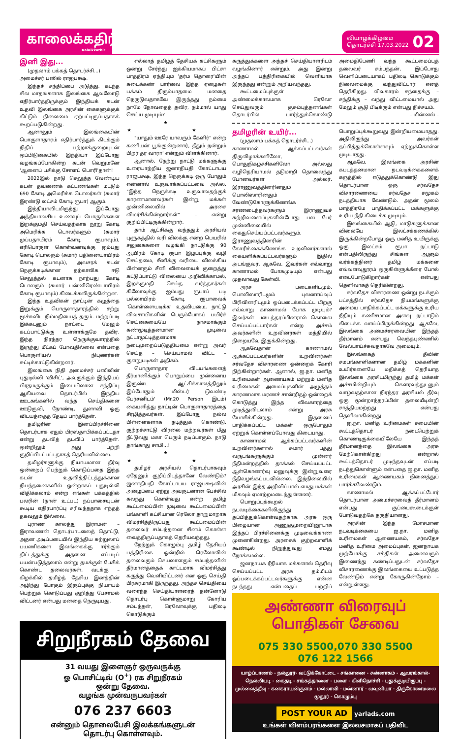காலைக்கதிர்
Kalaikkathir
வியாழக்கிழமை
தொடர்ச்சி 17.03.2022
02
இனி இது...
(முதலாம் பக்கத் தொடர்ச்சி...)
அமைச்சர் பஸில் ராஜபக்ஷ.
இந்தச் சந்திப்பை அடுத்து, கடந்த சில மாதங்களாக இலங்கை ஆவலோடு எதிர்பார்த்திருக்கும் இந்தியக் கடன் உதவி இலங்கை அரசின் கைகளுக்குக் கிட்டும் நிலைமை ஏற்பட்டிருப்பதாகக் கூறப்படுகின்றது.
ஆனாலும் இலங்கையின் பொருளாதாரம் எதிர்பார்த்துக் கிடக்கும் நிதிப் பற்றாக்குறையுடன் ஒப்பிடுகையில் இந்தியா இப்போது வழங்கப்போகின்ற கடன் வெறுமனே 'ஆனைப் பசிக்கு சோளப் பொரி'தான்!
2022இல் நாடு செலுத்த வேண்டிய கடன் தவணைக் கட்டணங்கள் மட்டும் 690 கோடி அமெரிக்க டொலர்கள் (சுமார் இரண்டு லட்சம் கோடி ரூபா) ஆகும்.
இந்தியாவிடமிருந்து இப்போது அத்தியாவசிய உணவுப் பொருள்களை இறக்குமதி செய்வதற்காக நூறு கோடி அமெரிக்க டொலர்களும் (சுமார் முப்பதாயிரம் கோடி ரூபாவும்), எரிபொருள் கொள்வனவுக்கு ஐம்பது கோடி டொலரும் (சுமார் பதினையாயிரம் கோடி ரூபாவும்), அவசரக் கடன் நெருக்கடிக்கான தற்காலிக ஈடு செலுத்தல் கடனாக நாற்பது கோடி டொலரும் (சுமார் பன்னிரெண்டாயிரம் கோடி ரூபாவும்) கிடைக்கவிருக்கின்றன.
இந்த உதவிகள் நாட்டின் கழுத்தை இறுக்கும் பொருளாதாரத்தில் சற்று மூச்சுவிட நிம்மதியைத் தரும். மற்றப்படி இக்கடனும் நாட்டை மேலும் கடப்பாட்டுக்கு உள்ளாக்குமே தவிர, இந்த நிரந்தர நெருக்குவாரத்தில் இருந்து மீட்கப் போவதில்லை என்பதை பொருளியல் நிபுணர்கள் சுட்டிக்காட்டுகின்றனர்.
இலங்கை நிதி அமைச்சர் பஸிலின் புதுடில்லி 'விசிட்', அவருக்கும் இந்தியப் பிரதமருக்கும் இடையிலான சந்திப்பு ஆகியவை தொடர்பில் இந்திய ஊடகங்களில் வந்த செய்திகளை ஊடுருவி, நோண்டி, துளாவி ஒரு விடயத்தைத் தேடிப் பார்த்தேன்.
தமிழரின் இனப்பிரச்சினை தொடர்பாக ஏதும் பிரஸ்தாபிக்கப்பட்டதா என்று தடவித் தடவிப் பார்த்தேன். ஒன்றிலும் அது பற்றி குறிப்பிடப்பட்டதாகத் தெரியவில்லை.
தமிழர்களுக்கு நியாயமான தீர்வு ஒன்றைப் பெற்றுக் கொடுப்பதை இந்த கடன் உதவித்திட்டத்துக்கான நிபந்தனைகளில் ஒன்றாகப் புதுடில்லி விதிக்கலாம் என்ற எங்கள் பக்கத்தில் பலரின் (நான் உட்பட) நப்பாசையுடன் கூடிய எதிர்பார்ப்பு சரிவந்ததாக எந்தத் தகவலும் இல்லை.
புராண காலத்து இராமன் – இராவணன் தொடர்பாடலைத் தொட்டு, அதன அடிப்படையில் இந்திய சுற்றுலாப் பயணிகளை இலங்கைக்கு ஈர்க்கும் திட்டத்துக்கு அதனை எப்படிப் பயன்படுத்தலாம் என்று தமக்குள் பேசிக் கொண்ட தலைவர்கள், வடக்கு – கிழக்கில் தமிழ்த் தேசிய இனத்தின் அழிந்து போகும் இருப்புக்கு நியாயம் பெற்றுக் கொடுப்பது குறித்து பேசாமல் விட்டனர் என்பது மனதை நெருடியது.
எல்லாத் தமிழ்த் தேசியக் கட்சிகளும் ஒன்று சேர்ந்து ஐக்கியமாகப் பிட்சா பாத்திரம் ஏந்தியும் 'தர்ம தொரை'யின் கடைக்கண் பார்வை இந்த ஏழைகள் பக்கம் திரும்பாதமை மனதை நெருடுவதாகவே இருந்தது. நம்மை நாமே நோவதைத் தவிர, நம்மால் யாது செய்ய முடியும்?
★ ★ ★
"யாதும் ஊரே யாவரும் கேளிர்" என்ற கணியன் பூங்குன்றனார், தீதும் நன்றும் பிறர் தர வாரா' என்றும் விளக்கினார்.
ஆனால், நேற்று நாட்டு மக்களுக்கு உரையாற்றிய ஜனாதிபதி கோட்டாபய ராஜபக்ஷ, இந்த நெருக்கடி ஒரு போதும் என்னால் உருவாக்கப்பட்டவை அல்ல. "இந்த நெருக்கடி உருவாவதற்குக் காரணமானவர்கள் இன்று மக்கள் முன்னிலையில் அரசை விமர்சிக்கின்றார்கள்" – என்று குறிப்பிட்டிருக்கின்றார்.
தாம் ஆட்சிக்கு வந்ததும் அரசியல் புளுகத்தில் வரி விலக்கு என்ற பெயரில் சலுகைகளை வழங்கி நாட்டுக்கு 90 ஆயிரம் கோடி ரூபா இழப்புக்கு வழி செய்தமை, சீனிக்கு வரியை விலக்கிய பின்னரும் சீனி விலையைக் குறைத்து கட்டுப்பாட்டு விலையை அறிவிக்காமல், இறக்குமதி செய்த வர்த்தகர்கள் கிலோவுக்கு ஐம்பது ரூபாப் படி பல்லாயிரம் கோடி ரூபாவைக் 'கொள்ளையடிக்க' உதவியமை, நாட்டு விவசாயிகளின் பெரும்போகப் பயிர்ச் செய்கையையே நாசமாக்கும் கண்மூடித்தனமான முடிவை நட்டாமுட்டித்தனமாக நடைமுறைப்படுத்தியமை என்று அவர் செய்த – செய்யாமல் விட்ட – குளறுபடிகள் அதிகம்.
பொருளாதார விடயங்களைத் தீர்மானிக்கும் பொறுப்பை முன்னைய இருண்ட ஆட்சிக்காலத்திலும் இப்போதும் 'மிஸ்டர் டுவண்டி பேர்சனிடம்' (Mr.20 Person இடம்) கையளித்து நாட்டின் பொருளாதாரத்தை சீரழித்தவர்கள், இப்போது நல்ல பிள்ளைகளாக நடித்துக் கொண்டு, குற்றச்சாட்டு விரலை மற்றவர்கள் மீது நீட்டுவது மகா பெரும் நடிப்பாகும். நாடு தாங்காது சாமி...!
★ ★ ★
தமிழர் அரசியல் தொடர்பாகவும் ஏதேனும் குறிப்பிடத்தானே வேண்டும்? ஜனாதிபதி கோட்டாபய ராஜபக்ஷவின் அழைப்பை ஏற்று அவருடனான பேச்சில் கலந்து கொள்வது என்ற தமிழ் கூட்டமைப்பின் முடிவை கூட்டமைப்பின் பங்காளி கட்சியான ரெலோ தாறுமாறாக விமர்சித்திருப்பது கூட்டமைப்பின் தலைவர் சம்பந்தனை சினம் கொள்ள வைத்திருப்பதாகத் தெரியவந்தது.
நேற்றுக் கொழும்பு தமிழ் தேசியப் பத்திரிகை ஒன்றில் ரெலோவின் தலைவரும் செயலாளரும் சம்பந்தனின் தீர்மானத்தைக் காட்டமாக விமர்சித்து கருத்து வெளியிட்டனர் என ஒரு செய்தி பிரசுரமாகி இருந்தது. அந்தச் செய்தியை வரைந்த செய்தியாளரைத் தன்னோடு தொடர்பு கொள்ளுமாறு கோரிய சம்பந்தன், ரெலோவுக்கு பதிலடி கொடுக்கும்
சிறுநீரகம் தேவை
31 வயது இளைஞர் ஒருவருக்கு
ஓ பொசிட்டிவ் (O<sup>+</sup>) ரக சிறுநீரகம்
ஒன்று தேவை.
வழங்க முன்வருபவர்கள்
076 237 6603
என்னும் தொலைபேசி இலக்கங்களுடன்
தொடர்பு கொள்ளவும்.
கருத்துக்களை அந்தச் செய்தியாளரிடம் வழங்கினார் என்றும், அது இன்று அந்தப் பத்திரிகையில் வெளியாக இருந்தது என்றும் அறியவந்தது.
கூட்டமைப்புக்குள் அண்மைக்காலமாக ரெலோ செய்துவரும் குசும்புத்தனங்கள் தொடர்பில் பார்த்துக்கொண்டு அமைதிபேணி வந்த கூட்டமைப்புத் தலைவர் சம்பந்தன், இப்போது வெளிப்படையாகப் பதிலடி கொடுக்கும் நிலைமைக்கு வந்துவிட்டார் எனத் தெரிகிறது. விவகாரம் சந்தைக்கு – சந்திக்கு – வந்து விட்டமையால் அது மேலும் சூடு பிடிக்கும் என்பது நிச்சயம்.
– மின்னல் –
தமிழரின் உயிர்...
(முதலாம் பக்கத் தொடர்ச்சி...)
காணாமல் ஆக்கப்பட்டவர்கள் திருவிழாக்களிலோ, பொதுநிகழ்ச்சிகளிலோ அல்லது வழிதெரியாமல் தடுமாறி தொலைந்து போனவர்கள் அல்லர். இராணுவத்தினரினதும் பொலிஸாரினதும் வேண்டுகோளுக்கிணங்க சரணடைந்தவர்களும் இராணுவச் சுற்றிவளைப்புகளின்போது பல பேர் முன்னிலையில் கைதுசெய்யப்பட்டவர்களும், இராணுவத்தினரின் கோரிக்கைக்கிணங்க உறவினர்களால் கையளிக்கப்பட்டவர்களும் இதில் அடங்குவர். ஆகவே, இவர்கள் எவ்வாறு காணாமல் போகமுடியும் என்பது முதலாவது கேள்வி.
அரச படைகளிடமும், பொலிஸாரிடமும் புலனாய்வுப் பிரிவினரிடமும் ஒப்படைக்கப்பட்ட பிறகு எவ்வாறு காணாமல் போக முடியும்? இவர்கள் படைத்தரப்பினரால் கொலை செய்யப்பட்டார்கள் என்ற அச்சம் அவர்களின் உறவினர்கள் மத்தியில் நிறையவே இருக்கின்றது.
ஆகவேதான் காணாமல் ஆக்கப்பட்டவர்களின் உறவினர்கள் சர்வதேச விசாரணை ஒன்றைக் கோரி நிற்கின்றார்கள். ஆனால், ஐ.நா. மனித உரிமைகள் ஆணையகம் மற்றும் மனித உரிமைகள் அமைப்புகளின் அழுத்தம் காரணமாக மரணச் சான்றிதழ் ஒன்றைக் கொடுத்து இந்த விவகாரத்தை முடித்துவிடலாம் என்று அரசு யோசிக்கின்றது. இதனைப் பாதிக்கப்பட்ட மக்கள் ஒருபோதும் ஏற்றுக் கொள்ளப்போவது கிடையாது.
காணாமல் ஆக்கப்பட்டவர்களின் உறவினர்களால் சுமார் பத்து வருடங்களுக்கும் முன்னர் நீதிமன்றத்தில் தாக்கல் செய்யப்பட்ட ஆள்கொணர்வு மனுவுக்கு இன்றுவரை நீதிவழங்கப்படவில்லை. இந்நிலையில் அரசின் இந்த அறிவிப்பால் எமது மக்கள் மிகவும் ஏமாற்றமடைந்துள்ளனர்.
பொறுப்புக்கூறல் நடவடிக்கைகளிலிருந்து தப்பித்துக்கொள்வதற்காக, அரசு ஒரு பிழையான அணுகுமுறையினூடாக இந்தப் பிரச்சினைக்கு முடிவைக்காண முனைகின்றது. அரசைக் குற்றவாளிக் கூண்டில் நிறுத்துவது எமது நோக்கமல்ல.
ஜனநாயக ரீதியாக மக்களால் தெரிவு செய்யப்பட்ட அரசு தம்மிடம் ஒப்படைக்கப்பட்டவர்களுக்கு என்ன நடந்தது என்பதைப் பற்றிப் பொறுப்புக்கூறுவது இன்றியமையாதது. அதிலிருந்து அவர்கள் தப்பித்துக்கொள்ளவும் ஏற்றுக்கொள்ள முடியாதது.
ஆகவே, இலங்கை அரசின் கபடத்தனமான நடவடிக்கைகளைக் கருத்தில் எடுத்துக்கொண்டு இது தொடர்பான ஒரு சர்வதேச விசாரணையை சர்வதேச சமூகம் நடத்தியாக வேண்டும். அதன் மூலம் மாத்திரமே பாதிக்கப்பட்ட மக்களுக்கு உரிய நீதி கிடைக்க முடியும்.
இலங்கையில் ஆடு, மாடுகளுக்கான விலையே இலட்சக்கணக்கில் இருக்கின்றபோது ஒரு மனித உயிருக்கு ஒரு இலட்சம் ரூபா நட்டஈடு என்பதிலிருந்து சிங்கள ஆளும் வர்க்கத்தினர் தமிழ் மக்களை எவ்வளவுதூரம் ஒருகிள்ளுக்கீரை போல் எடைபோடுகிறார்கள் என்பது தெளிவாகத் தெரிகின்றது.
சர்வதேச விசாரணை ஒன்று நடக்கும் பட்சத்தில் சர்வதேச நியமங்களுக்கு அமைய பாதிக்கப்பட்ட மக்களுக்கு உரிய நீதியும் கணிசமான அளவு நட்டஈடும் கிடைக்க வாய்ப்பிருக்கின்றது. ஆகவே, இலங்கை அமைச்சரவையின் இந்தத் தீர்மானம் என்பது வெந்தபுண்ணில் வேல்பாய்ச்சுவதாகவே அமையும்.
இலங்கைத் தீவின் சமபங்காளிகளான தமிழ் மக்களின் உயிர்களையே மதிக்கத் தெரியாத இலங்கை அரசிடமிருந்து தமிழ் மக்கள் அச்சமின்றியும் கௌரவத்துடனும் வாழ்வதற்கான நிரந்தர அரசியல் தீர்வு ஒரு மூன்றாந்தரப்பின் தலையீடின்றி சாத்தியமற்றது என்பது தெளிவாகின்றது.
ஐ.நா. மனித உரிமைகள் சபையின் கூட்டத்தொடர் நடைபெற்றுக் கொண்டிருக்கையிலேயே இந்தத் தீர்மானத்தை இலங்கை அரசு மேற்கொள்கிறது என்றால் கூட்டத்தொடர் முடிந்தவுடன் எப்படி நடந்துகொள்ளும் என்பதை ஐ.நா. மனித உரிமைகள் ஆணையகம் நினைத்துப் பார்க்கவேண்டும்.
காணாமல் ஆக்கப்பட்டோர் தொடர்பான அமைச்சரவைத் தீர்மானம் என்பது குப்பைகூடைக்குள் போடுவதற்கே தகுதியானது.
அரசின் இந்த மோசமான நடவடிக்கையை ஐ.நா. மனித உரிமைகள் ஆணையகம், சர்வதேச மனித உரிமை அமைப்புகள், ஜனநாயக முற்போக்கு சக்திகள் அனைவரும் இணைந்து கண்டிப்பதுடன் சர்வதேச விசாரணைக்கு இலங்கையை உட்படுத்த வேண்டும் என்று கோருகின்றோம் – என்றுள்ளது.
அண்ணா விரைவுப்
பொதிகள் சேவை
075 330 5500,070 330 5500
076 122 1566
யாழ்ப்பாணம் - நல்லூர்- வட்டுக்கோட்டை - சங்கானை - சுன்னாகம் - ஆவரங்கால்- நெல்லியடி - கைதடி - சங்கத்தானை - பளை - கிளிநொச்சி - புதுக்குடியிருப்பு - முல்லைத்தீவு - கனகராயன்குளம் - மல்லாவி - மன்னார் - வவுனியா - திருகோணமலை மூதூர் - கொழும்பு
POST YOUR AD yarlads.com
உங்கள் விளம்பரங்களை இலவசமாகப் பதிவிட